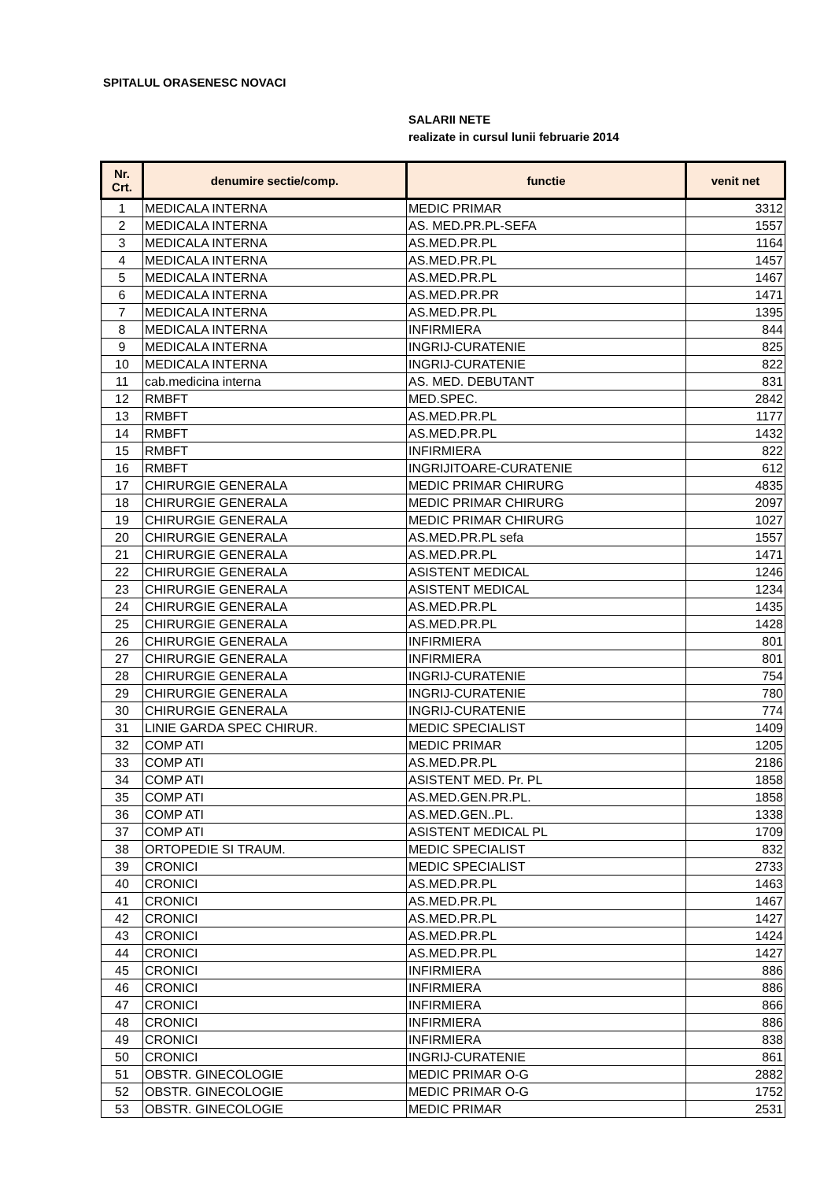SPITALUL ORASENESC NOVACI
SALARII NETE
realizate in cursul lunii februarie 2014
| Nr. Crt. | denumire sectie/comp. | functie | venit net |
| --- | --- | --- | --- |
| 1 | MEDICALA INTERNA | MEDIC PRIMAR | 3312 |
| 2 | MEDICALA INTERNA | AS. MED.PR.PL-SEFA | 1557 |
| 3 | MEDICALA INTERNA | AS.MED.PR.PL | 1164 |
| 4 | MEDICALA INTERNA | AS.MED.PR.PL | 1457 |
| 5 | MEDICALA INTERNA | AS.MED.PR.PL | 1467 |
| 6 | MEDICALA INTERNA | AS.MED.PR.PR | 1471 |
| 7 | MEDICALA INTERNA | AS.MED.PR.PL | 1395 |
| 8 | MEDICALA INTERNA | INFIRMIERA | 844 |
| 9 | MEDICALA INTERNA | INGRIJ-CURATENIE | 825 |
| 10 | MEDICALA INTERNA | INGRIJ-CURATENIE | 822 |
| 11 | cab.medicina interna | AS. MED. DEBUTANT | 831 |
| 12 | RMBFT | MED.SPEC. | 2842 |
| 13 | RMBFT | AS.MED.PR.PL | 1177 |
| 14 | RMBFT | AS.MED.PR.PL | 1432 |
| 15 | RMBFT | INFIRMIERA | 822 |
| 16 | RMBFT | INGRIJITOARE-CURATENIE | 612 |
| 17 | CHIRURGIE GENERALA | MEDIC PRIMAR CHIRURG | 4835 |
| 18 | CHIRURGIE GENERALA | MEDIC PRIMAR CHIRURG | 2097 |
| 19 | CHIRURGIE GENERALA | MEDIC PRIMAR CHIRURG | 1027 |
| 20 | CHIRURGIE GENERALA | AS.MED.PR.PL sefa | 1557 |
| 21 | CHIRURGIE GENERALA | AS.MED.PR.PL | 1471 |
| 22 | CHIRURGIE GENERALA | ASISTENT MEDICAL | 1246 |
| 23 | CHIRURGIE GENERALA | ASISTENT MEDICAL | 1234 |
| 24 | CHIRURGIE GENERALA | AS.MED.PR.PL | 1435 |
| 25 | CHIRURGIE GENERALA | AS.MED.PR.PL | 1428 |
| 26 | CHIRURGIE GENERALA | INFIRMIERA | 801 |
| 27 | CHIRURGIE GENERALA | INFIRMIERA | 801 |
| 28 | CHIRURGIE GENERALA | INGRIJ-CURATENIE | 754 |
| 29 | CHIRURGIE GENERALA | INGRIJ-CURATENIE | 780 |
| 30 | CHIRURGIE GENERALA | INGRIJ-CURATENIE | 774 |
| 31 | LINIE GARDA SPEC CHIRUR. | MEDIC SPECIALIST | 1409 |
| 32 | COMP ATI | MEDIC PRIMAR | 1205 |
| 33 | COMP ATI | AS.MED.PR.PL | 2186 |
| 34 | COMP ATI | ASISTENT MED. Pr. PL | 1858 |
| 35 | COMP ATI | AS.MED.GEN.PR.PL. | 1858 |
| 36 | COMP ATI | AS.MED.GEN..PL. | 1338 |
| 37 | COMP ATI | ASISTENT MEDICAL PL | 1709 |
| 38 | ORTOPEDIE SI TRAUM. | MEDIC SPECIALIST | 832 |
| 39 | CRONICI | MEDIC SPECIALIST | 2733 |
| 40 | CRONICI | AS.MED.PR.PL | 1463 |
| 41 | CRONICI | AS.MED.PR.PL | 1467 |
| 42 | CRONICI | AS.MED.PR.PL | 1427 |
| 43 | CRONICI | AS.MED.PR.PL | 1424 |
| 44 | CRONICI | AS.MED.PR.PL | 1427 |
| 45 | CRONICI | INFIRMIERA | 886 |
| 46 | CRONICI | INFIRMIERA | 886 |
| 47 | CRONICI | INFIRMIERA | 866 |
| 48 | CRONICI | INFIRMIERA | 886 |
| 49 | CRONICI | INFIRMIERA | 838 |
| 50 | CRONICI | INGRIJ-CURATENIE | 861 |
| 51 | OBSTR. GINECOLOGIE | MEDIC PRIMAR O-G | 2882 |
| 52 | OBSTR. GINECOLOGIE | MEDIC PRIMAR O-G | 1752 |
| 53 | OBSTR. GINECOLOGIE | MEDIC PRIMAR | 2531 |